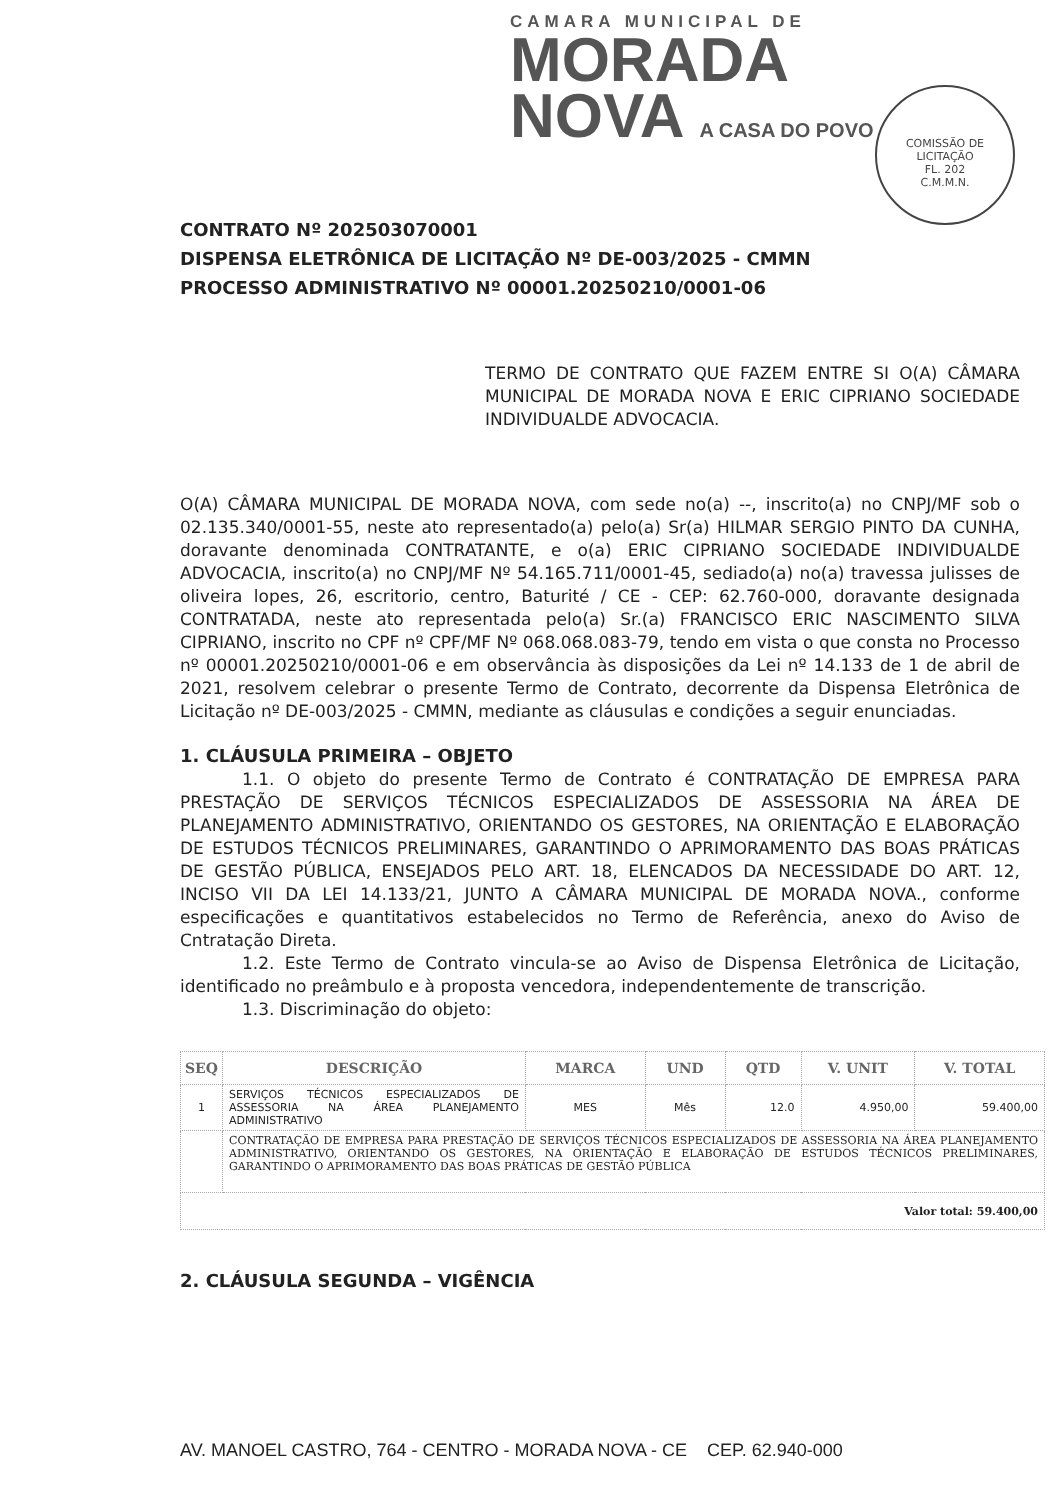CAMARA MUNICIPAL DE
MORADA
NOVA A CASA DO POVO
COMISSÃO DE LICITAÇÃO
FL. 202
C.M.M.N.
CONTRATO Nº 20250307000​1
DISPENSA ELETRÔNICA DE LICITAÇÃO Nº DE-003/2025 - CMMN
PROCESSO ADMINISTRATIVO Nº 00001.20250210/0001-06
TERMO DE CONTRATO QUE FAZEM ENTRE SI O(A) CÂMARA MUNICIPAL DE MORADA NOVA E ERIC CIPRIANO SOCIEDADE INDIVIDUALDE ADVOCACIA.
O(A) CÂMARA MUNICIPAL DE MORADA NOVA, com sede no(a) --, inscrito(a) no CNPJ/MF sob o 02.135.340/0001-55, neste ato representado(a) pelo(a) Sr(a) HILMAR SERGIO PINTO DA CUNHA, doravante denominada CONTRATANTE, e o(a) ERIC CIPRIANO SOCIEDADE INDIVIDUALDE ADVOCACIA, inscrito(a) no CNPJ/MF Nº 54.165.711/0001-45, sediado(a) no(a) travessa julisses de oliveira lopes, 26, escritorio, centro, Baturité / CE - CEP: 62.760-000, doravante designada CONTRATADA, neste ato representada pelo(a) Sr.(a) FRANCISCO ERIC NASCIMENTO SILVA CIPRIANO, inscrito no CPF nº CPF/MF Nº 068.068.083-79, tendo em vista o que consta no Processo nº 00001.20250210/0001-06 e em observância às disposições da Lei nº 14.133 de 1 de abril de 2021, resolvem celebrar o presente Termo de Contrato, decorrente da Dispensa Eletrônica de Licitação nº DE-003/2025 - CMMN, mediante as cláusulas e condições a seguir enunciadas.
1. CLÁUSULA PRIMEIRA – OBJETO
1.1. O objeto do presente Termo de Contrato é CONTRATAÇÃO DE EMPRESA PARA PRESTAÇÃO DE SERVIÇOS TÉCNICOS ESPECIALIZADOS DE ASSESSORIA NA ÁREA DE PLANEJAMENTO ADMINISTRATIVO, ORIENTANDO OS GESTORES, NA ORIENTAÇÃO E ELABORAÇÃO DE ESTUDOS TÉCNICOS PRELIMINARES, GARANTINDO O APRIMORAMENTO DAS BOAS PRÁTICAS DE GESTÃO PÚBLICA, ENSEJADOS PELO ART. 18, ELENCADOS DA NECESSIDADE DO ART. 12, INCISO VII DA LEI 14.133/21, JUNTO A CÂMARA MUNICIPAL DE MORADA NOVA., conforme especificações e quantitativos estabelecidos no Termo de Referência, anexo do Aviso de Cntratação Direta.
1.2. Este Termo de Contrato vincula-se ao Aviso de Dispensa Eletrônica de Licitação, identificado no preâmbulo e à proposta vencedora, independentemente de transcrição.
1.3. Discriminação do objeto:
| SEQ | DESCRIÇÃO | MARCA | UND | QTD | V. UNIT | V. TOTAL |
| --- | --- | --- | --- | --- | --- | --- |
| 1 | SERVIÇOS TÉCNICOS ESPECIALIZADOS DE ASSESSORIA NA ÁREA PLANEJAMENTO ADMINISTRATIVO | MES | Mês | 12.0 | 4.950,00 | 59.400,00 |
| | CONTRATAÇÃO DE EMPRESA PARA PRESTAÇÃO DE SERVIÇOS TÉCNICOS ESPECIALIZADOS DE ASSESSORIA NA ÁREA PLANEJAMENTO ADMINISTRATIVO, ORIENTANDO OS GESTORES, NA ORIENTAÇÃO E ELABORAÇÃO DE ESTUDOS TÉCNICOS PRELIMINARES, GARANTINDO O APRIMORAMENTO DAS BOAS PRÁTICAS DE GESTÃO PÚBLICA | | | | | |
| Valor total: 59.400,00 | | | | | | |
2. CLÁUSULA SEGUNDA – VIGÊNCIA
AV. MANOEL CASTRO, 764 - CENTRO - MORADA NOVA - CE CEP. 62.940-000